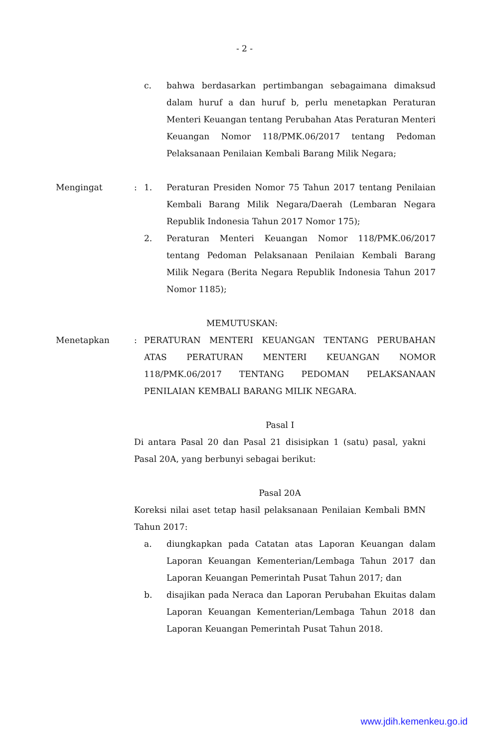- 2 -
c. bahwa berdasarkan pertimbangan sebagaimana dimaksud dalam huruf a dan huruf b, perlu menetapkan Peraturan Menteri Keuangan tentang Perubahan Atas Peraturan Menteri Keuangan Nomor 118/PMK.06/2017 tentang Pedoman Pelaksanaan Penilaian Kembali Barang Milik Negara;
Mengingat : 1. Peraturan Presiden Nomor 75 Tahun 2017 tentang Penilaian Kembali Barang Milik Negara/Daerah (Lembaran Negara Republik Indonesia Tahun 2017 Nomor 175);
2. Peraturan Menteri Keuangan Nomor 118/PMK.06/2017 tentang Pedoman Pelaksanaan Penilaian Kembali Barang Milik Negara (Berita Negara Republik Indonesia Tahun 2017 Nomor 1185);
MEMUTUSKAN:
Menetapkan : PERATURAN MENTERI KEUANGAN TENTANG PERUBAHAN ATAS PERATURAN MENTERI KEUANGAN NOMOR 118/PMK.06/2017 TENTANG PEDOMAN PELAKSANAAN PENILAIAN KEMBALI BARANG MILIK NEGARA.
Pasal I
Di antara Pasal 20 dan Pasal 21 disisipkan 1 (satu) pasal, yakni Pasal 20A, yang berbunyi sebagai berikut:
Pasal 20A
Koreksi nilai aset tetap hasil pelaksanaan Penilaian Kembali BMN Tahun 2017:
a. diungkapkan pada Catatan atas Laporan Keuangan dalam Laporan Keuangan Kementerian/Lembaga Tahun 2017 dan Laporan Keuangan Pemerintah Pusat Tahun 2017; dan
b. disajikan pada Neraca dan Laporan Perubahan Ekuitas dalam Laporan Keuangan Kementerian/Lembaga Tahun 2018 dan Laporan Keuangan Pemerintah Pusat Tahun 2018.
www.jdih.kemenkeu.go.id